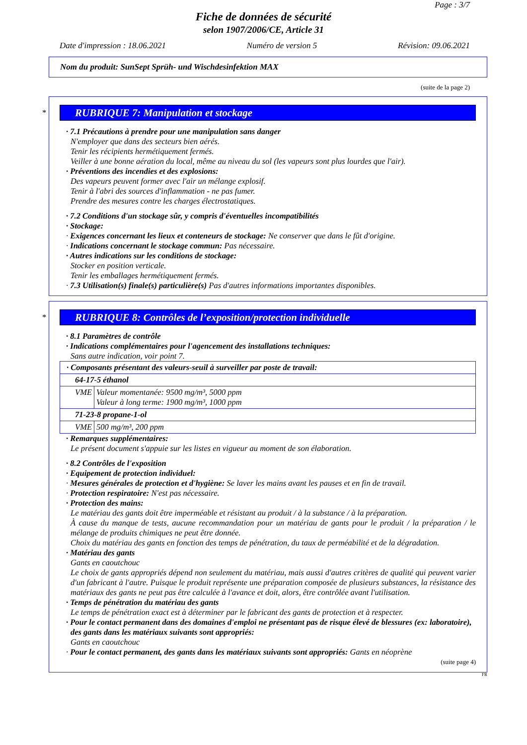Page : 3/7
Fiche de données de sécurité
selon 1907/2006/CE, Article 31
Date d'impression : 18.06.2021 Numéro de version 5 Révision: 09.06.2021
Nom du produit: SunSept Sprüh- und Wischdesinfektion MAX
(suite de la page 2)
*
RUBRIQUE 7: Manipulation et stockage
· 7.1 Précautions à prendre pour une manipulation sans danger
N'employer que dans des secteurs bien aérés.
Tenir les récipients hermétiquement fermés.
Veiller à une bonne aération du local, même au niveau du sol (les vapeurs sont plus lourdes que l'air).
· Préventions des incendies et des explosions:
Des vapeurs peuvent former avec l'air un mélange explosif.
Tenir à l'abri des sources d'inflammation - ne pas fumer.
Prendre des mesures contre les charges électrostatiques.
· 7.2 Conditions d'un stockage sûr, y compris d'éventuelles incompatibilités
· Stockage:
· Exigences concernant les lieux et conteneurs de stockage: Ne conserver que dans le fût d'origine.
· Indications concernant le stockage commun: Pas nécessaire.
· Autres indications sur les conditions de stockage:
Stocker en position verticale.
Tenir les emballages hermétiquement fermés.
· 7.3 Utilisation(s) finale(s) particulière(s) Pas d'autres informations importantes disponibles.
*
RUBRIQUE 8: Contrôles de l’exposition/protection individuelle
· 8.1 Paramètres de contrôle
· Indications complémentaires pour l'agencement des installations techniques:
Sans autre indication, voir point 7.
| · Composants présentant des valeurs-seuil à surveiller par poste de travail: | |
| 64-17-5 éthanol | |
| VME | Valeur momentanée: 9500 mg/m³, 5000 ppm Valeur à long terme: 1900 mg/m³, 1000 ppm |
| 71-23-8 propane-1-ol | |
| VME | 500 mg/m³, 200 ppm |
· Remarques supplémentaires:
Le présent document s'appuie sur les listes en vigueur au moment de son élaboration.
· 8.2 Contrôles de l'exposition
· Equipement de protection individuel:
· Mesures générales de protection et d'hygiène: Se laver les mains avant les pauses et en fin de travail.
· Protection respiratoire: N'est pas nécessaire.
· Protection des mains:
Le matériau des gants doit être imperméable et résistant au produit / à la substance / à la préparation.
À cause du manque de tests, aucune recommandation pour un matériau de gants pour le produit / la préparation / le mélange de produits chimiques ne peut être donnée.
Choix du matériau des gants en fonction des temps de pénétration, du taux de perméabilité et de la dégradation.
· Matériau des gants
Gants en caoutchouc
Le choix de gants appropriés dépend non seulement du matériau, mais aussi d'autres critères de qualité qui peuvent varier d'un fabricant à l'autre. Puisque le produit représente une préparation composée de plusieurs substances, la résistance des matériaux des gants ne peut pas être calculée à l'avance et doit, alors, être contrôlée avant l'utilisation.
· Temps de pénétration du matériau des gants
Le temps de pénétration exact est à déterminer par le fabricant des gants de protection et à respecter.
· Pour le contact permanent dans des domaines d'emploi ne présentant pas de risque élevé de blessures (ex: laboratoire), des gants dans les matériaux suivants sont appropriés:
Gants en caoutchouc
· Pour le contact permanent, des gants dans les matériaux suivants sont appropriés: Gants en néoprène
(suite page 4)
FR